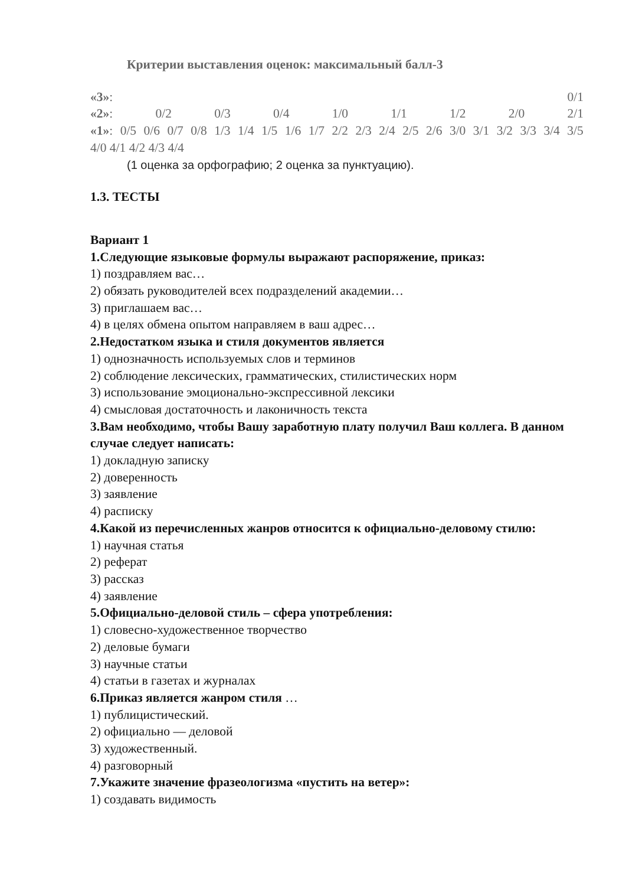Критерии выставления оценок: максимальный балл-3
«3»: 0/1
«2»: 0/2 0/3 0/4 1/0 1/1 1/2 2/0 2/1
«1»: 0/5 0/6 0/7 0/8 1/3 1/4 1/5 1/6 1/7 2/2 2/3 2/4 2/5 2/6 3/0 3/1 3/2 3/3 3/4 3/5
4/0 4/1 4/2 4/3 4/4
(1 оценка за орфографию; 2 оценка за пунктуацию).
1.3. ТЕСТЫ
Вариант 1
1.Следующие языковые формулы выражают распоряжение, приказ:
1) поздравляем вас…
2) обязать руководителей всех подразделений академии…
3) приглашаем вас…
4) в целях обмена опытом направляем в ваш адрес…
2.Недостатком языка и стиля документов является
1) однозначность используемых слов и терминов
2) соблюдение лексических, грамматических, стилистических норм
3) использование эмоционально-экспрессивной лексики
4) смысловая достаточность и лаконичность текста
3.Вам необходимо, чтобы Вашу заработную плату получил Ваш коллега. В данном случае следует написать:
1) докладную записку
2) доверенность
3) заявление
4) расписку
4.Какой из перечисленных жанров относится к официально-деловому стилю:
1) научная статья
2) реферат
3) рассказ
4) заявление
5.Официально-деловой стиль – сфера употребления:
1) словесно-художественное творчество
2) деловые бумаги
3) научные статьи
4) статьи в газетах и журналах
6.Приказ является жанром стиля …
1) публицистический.
2) официально — деловой
3) художественный.
4) разговорный
7.Укажите значение фразеологизма «пустить на ветер»:
1) создавать видимость